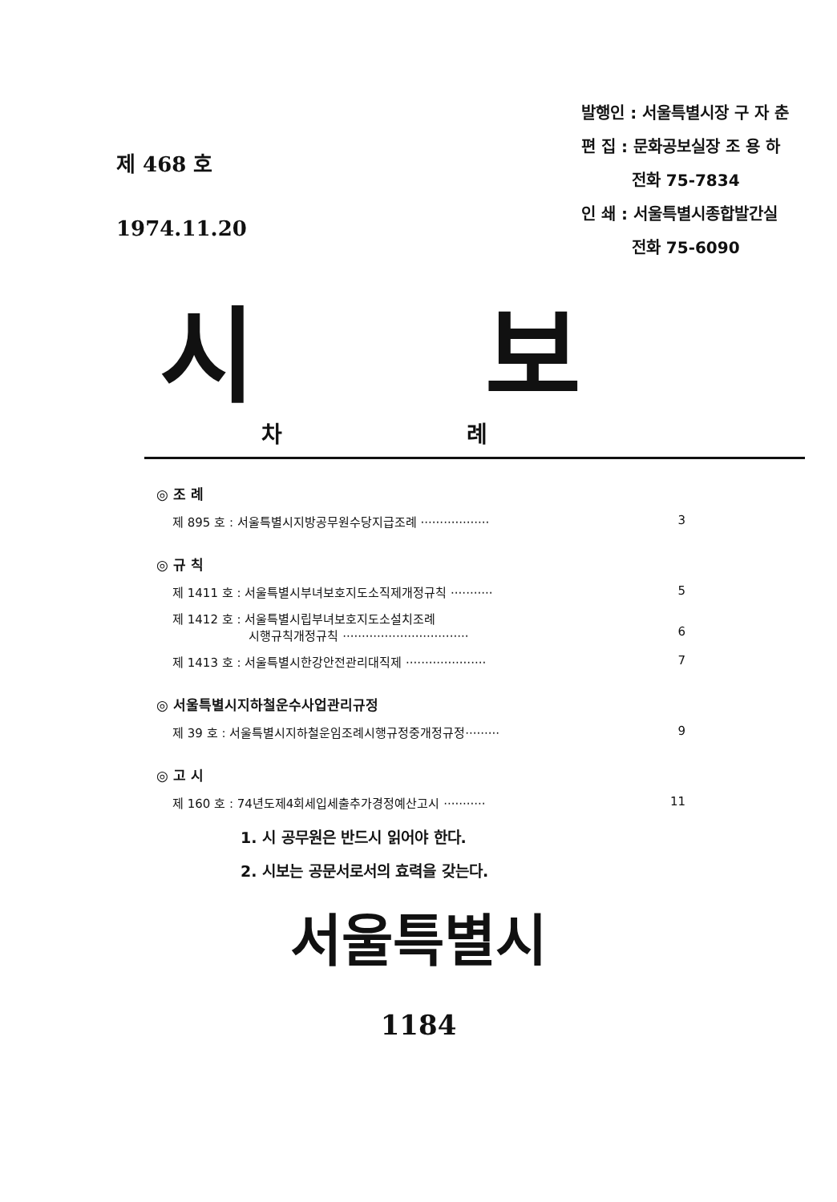제 468 호
1974.11.20
발행인 : 서울특별시장 구 자 춘
편 집 : 문화공보실장 조 용 하
전화 75-7834
인 쇄 : 서울특별시종합발간실
전화 75-6090
시 보
차 례
◎ 조 례
제 895 호 : 서울특별시지방공무원수당지급조례 ·················· 3
◎ 규 칙
제 1411 호 : 서울특별시부녀보호지도소직제개정규칙 ··········· 5
제 1412 호 : 서울특별시립부녀보호지도소설치조례
시행규칙개정규칙 ·································
6
제 1413 호 : 서울특별시한강안전관리대직제 ····················· 7
◎ 서울특별시지하철운수사업관리규정
제 39 호 : 서울특별시지하철운임조례시행규정중개정규정········· 9
◎ 고 시
제 160 호 : 74년도제4회세입세출추가경정예산고시 ··········· 11
1. 시 공무원은 반드시 읽어야 한다.
2. 시보는 공문서로서의 효력을 갖는다.
서울특별시
1184